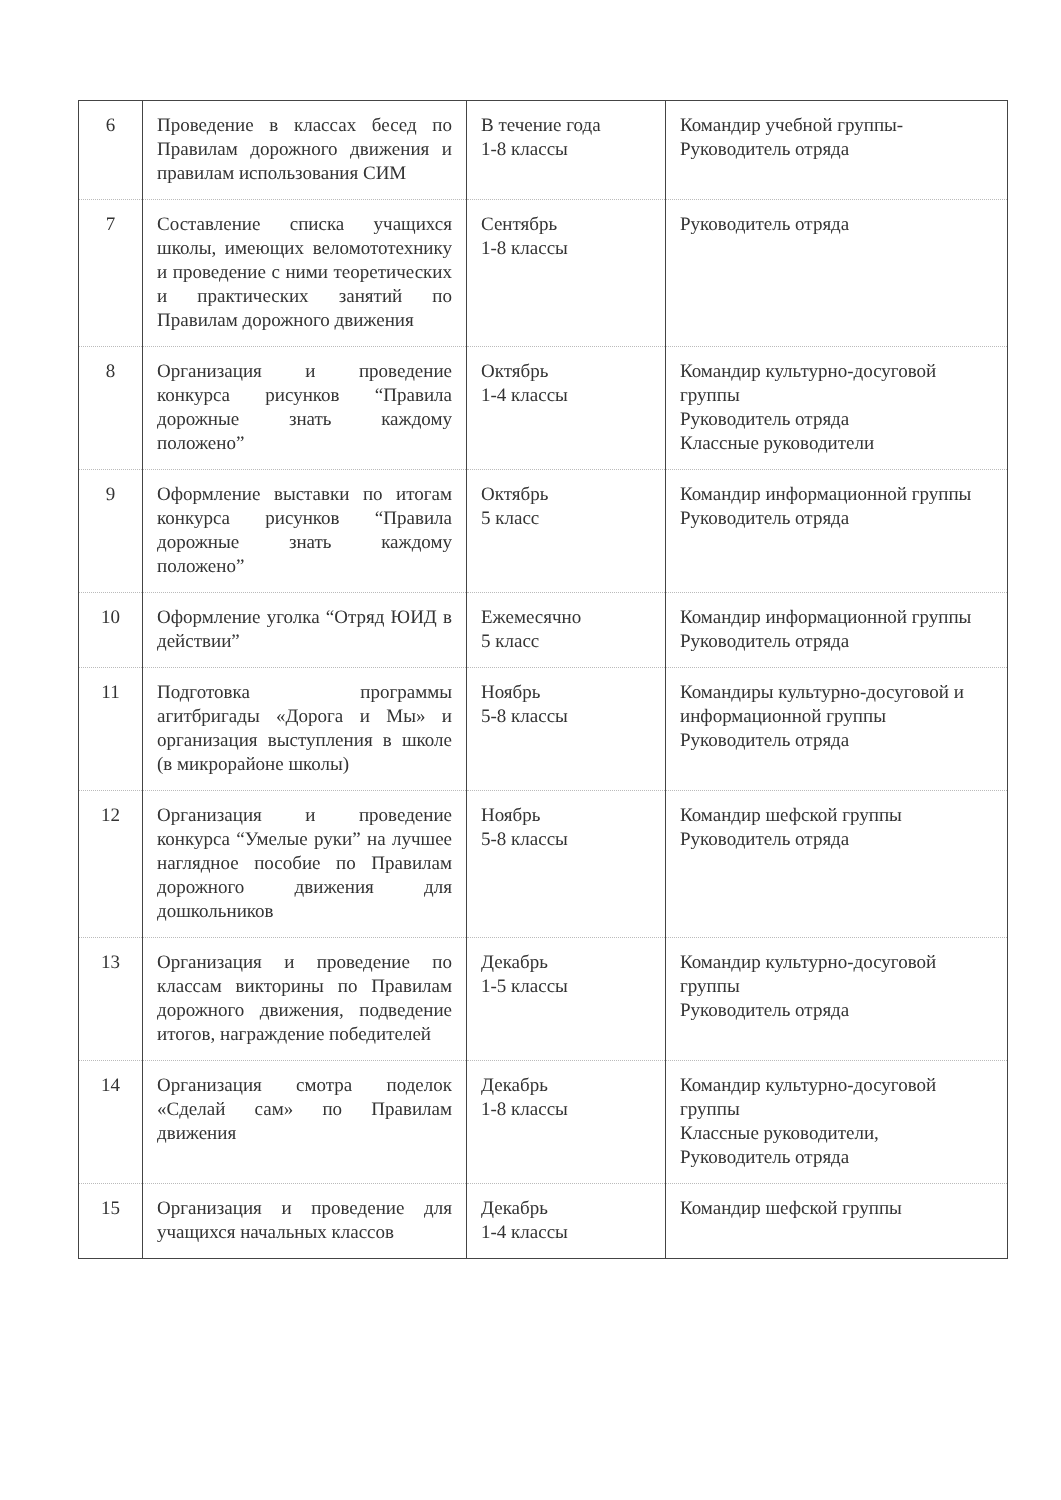| 6 | Проведение в классах бесед по Правилам дорожного движения и правилам использования СИМ | В течение года 1-8 классы | Командир учебной группы- Руководитель отряда |
| 7 | Составление списка учащихся школы, имеющих веломототехнику и проведение с ними теоретических и практических занятий по Правилам дорожного движения | Сентябрь 1-8 классы | Руководитель отряда |
| 8 | Организация и проведение конкурса рисунков “Правила дорожные знать каждому положено” | Октябрь 1-4 классы | Командир культурно-досуговой группы Руководитель отряда Классные руководители |
| 9 | Оформление выставки по итогам конкурса рисунков “Правила дорожные знать каждому положено” | Октябрь 5 класс | Командир информационной группы Руководитель отряда |
| 10 | Оформление уголка “Отряд ЮИД в действии” | Ежемесячно 5 класс | Командир информационной группы Руководитель отряда |
| 11 | Подготовка программы агитбригады «Дорога и Мы» и организация выступления в школе (в микрорайоне школы) | Ноябрь 5-8 классы | Командиры культурно-досуговой и информационной группы Руководитель отряда |
| 12 | Организация и проведение конкурса “Умелые руки” на лучшее наглядное пособие по Правилам дорожного движения для дошкольников | Ноябрь 5-8 классы | Командир шефской группы Руководитель отряда |
| 13 | Организация и проведение по классам викторины по Правилам дорожного движения, подведение итогов, награждение победителей | Декабрь 1-5 классы | Командир культурно-досуговой группы Руководитель отряда |
| 14 | Организация смотра поделок «Сделай сам» по Правилам движения | Декабрь 1-8 классы | Командир культурно-досуговой группы Классные руководители, Руководитель отряда |
| 15 | Организация и проведение для учащихся начальных классов | Декабрь 1-4 классы | Командир шефской группы |